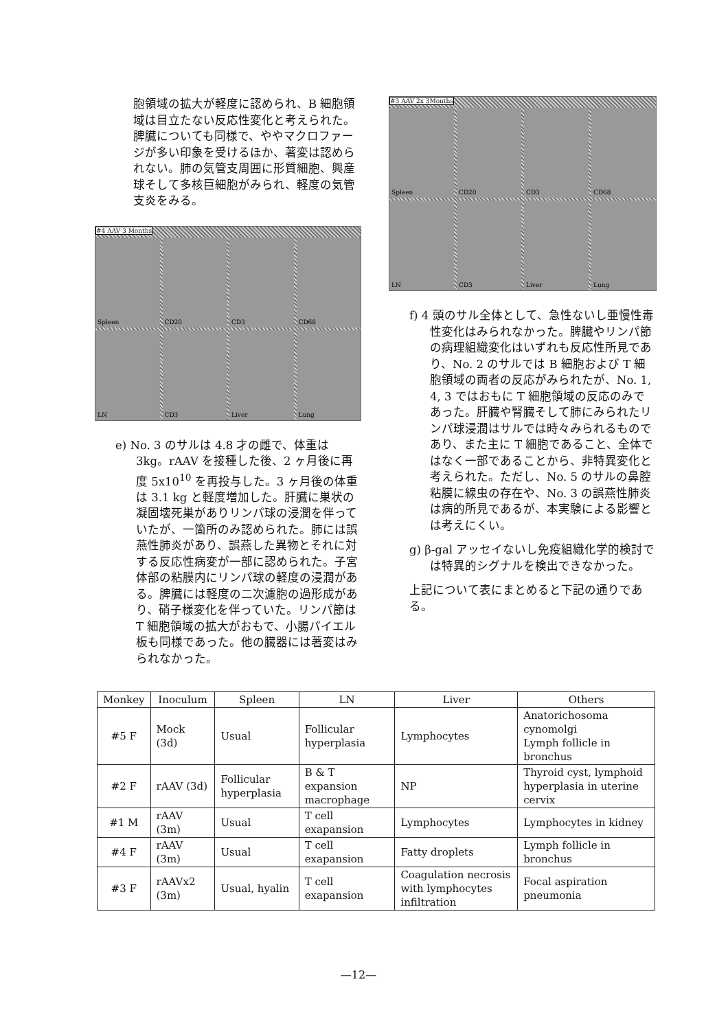胞領域の拡大が軽度に認められ、B 細胞領域は目立たない反応性変化と考えられた。脾臓についても同様で、ややマクロファージが多い印象を受けるほか、著変は認められない。肺の気管支周囲に形質細胞、興産球そして多核巨細胞がみられ、軽度の気管支炎をみる。
#4 AAV 3 Months
Spleen
CD20
CD3
CD68
LN
CD3
Liver
Lung
e) No. 3 のサルは 4.8 才の雌で、体重は 3kg。rAAV を接種した後、2 ヶ月後に再度 5x10<sup>10</sup> を再投与した。3 ヶ月後の体重は 3.1 kg と軽度増加した。肝臓に巣状の凝固壊死巣がありリンパ球の浸潤を伴っていたが、一箇所のみ認められた。肺には誤燕性肺炎があり、誤燕した異物とそれに対する反応性病変が一部に認められた。子宮体部の粘膜内にリンパ球の軽度の浸潤がある。脾臓には軽度の二次濾胞の過形成があり、硝子様変化を伴っていた。リンパ節は T 細胞領域の拡大がおもで、小腸パイエル板も同様であった。他の臓器には著変はみられなかった。
#3 AAV 2x 3Months
Spleen
CD20
CD3
CD68
LN
CD3
Liver
Lung
f) 4 頭のサル全体として、急性ないし亜慢性毒性変化はみられなかった。脾臓やリンパ節の病理組織変化はいずれも反応性所見であり、No. 2 のサルでは B 細胞および T 細胞領域の両者の反応がみられたが、No. 1, 4, 3 ではおもに T 細胞領域の反応のみであった。肝臓や腎臓そして肺にみられたリンパ球浸潤はサルでは時々みられるものであり、また主に T 細胞であること、全体ではなく一部であることから、非特異変化と考えられた。ただし、No. 5 のサルの鼻腔粘膜に線虫の存在や、No. 3 の誤燕性肺炎は病的所見であるが、本実験による影響とは考えにくい。
g) β-gal アッセイないし免疫組織化学的検討では特異的シグナルを検出できなかった。
上記について表にまとめると下記の通りである。
| Monkey | Inoculum | Spleen | LN | Liver | Others |
| --- | --- | --- | --- | --- | --- |
| #5 F | Mock (3d) | Usual | Follicular hyperplasia | Lymphocytes | Anatorichosoma cynomolgi Lymph follicle in bronchus |
| #2 F | rAAV (3d) | Follicular hyperplasia | B & T expansion macrophage | NP | Thyroid cyst, lymphoid hyperplasia in uterine cervix |
| #1 M | rAAV (3m) | Usual | T cell exapansion | Lymphocytes | Lymphocytes in kidney |
| #4 F | rAAV (3m) | Usual | T cell exapansion | Fatty droplets | Lymph follicle in bronchus |
| #3 F | rAAVx2 (3m) | Usual, hyalin | T cell exapansion | Coagulation necrosis with lymphocytes infiltration | Focal aspiration pneumonia |
—12—